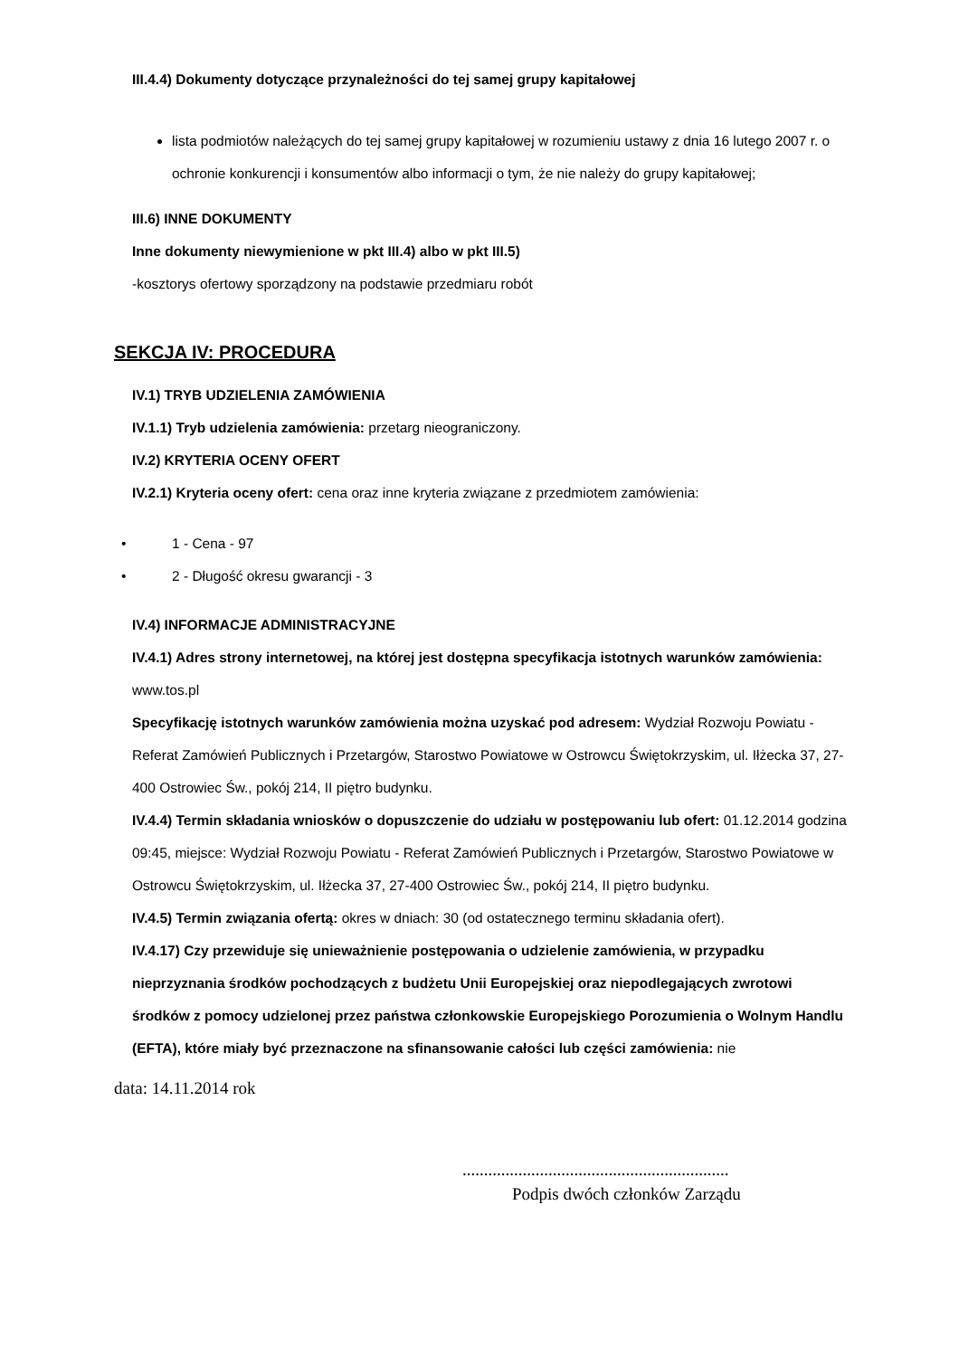III.4.4) Dokumenty dotyczące przynależności do tej samej grupy kapitałowej
lista podmiotów należących do tej samej grupy kapitałowej w rozumieniu ustawy z dnia 16 lutego 2007 r. o ochronie konkurencji i konsumentów albo informacji o tym, że nie należy do grupy kapitałowej;
III.6) INNE DOKUMENTY
Inne dokumenty niewymienione w pkt III.4) albo w pkt III.5)
-kosztorys ofertowy sporządzony na podstawie przedmiaru robót
SEKCJA IV: PROCEDURA
IV.1) TRYB UDZIELENIA ZAMÓWIENIA
IV.1.1) Tryb udzielenia zamówienia: przetarg nieograniczony.
IV.2) KRYTERIA OCENY OFERT
IV.2.1) Kryteria oceny ofert: cena oraz inne kryteria związane z przedmiotem zamówienia:
• 1 - Cena - 97
• 2 - Długość okresu gwarancji - 3
IV.4) INFORMACJE ADMINISTRACYJNE
IV.4.1) Adres strony internetowej, na której jest dostępna specyfikacja istotnych warunków zamówienia: www.tos.pl
Specyfikację istotnych warunków zamówienia można uzyskać pod adresem: Wydział Rozwoju Powiatu - Referat Zamówień Publicznych i Przetargów, Starostwo Powiatowe w Ostrowcu Świętokrzyskim, ul. Iłżecka 37, 27-400 Ostrowiec Św., pokój 214, II piętro budynku.
IV.4.4) Termin składania wniosków o dopuszczenie do udziału w postępowaniu lub ofert: 01.12.2014 godzina 09:45, miejsce: Wydział Rozwoju Powiatu - Referat Zamówień Publicznych i Przetargów, Starostwo Powiatowe w Ostrowcu Świętokrzyskim, ul. Iłżecka 37, 27-400 Ostrowiec Św., pokój 214, II piętro budynku.
IV.4.5) Termin związania ofertą: okres w dniach: 30 (od ostatecznego terminu składania ofert).
IV.4.17) Czy przewiduje się unieważnienie postępowania o udzielenie zamówienia, w przypadku nieprzyznania środków pochodzących z budżetu Unii Europejskiej oraz niepodlegających zwrotowi środków z pomocy udzielonej przez państwa członkowskie Europejskiego Porozumienia o Wolnym Handlu (EFTA), które miały być przeznaczone na sfinansowanie całości lub części zamówienia: nie
data: 14.11.2014 rok
..............................................................
Podpis dwóch członków Zarządu